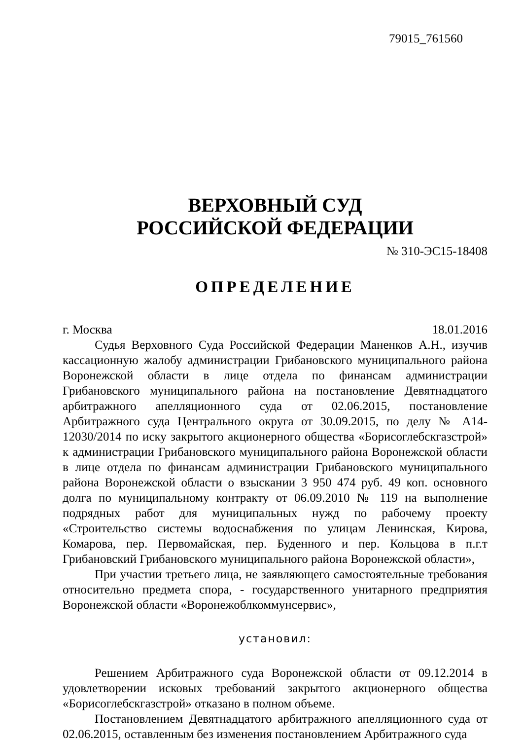79015_761560
ВЕРХОВНЫЙ СУД
РОССИЙСКОЙ ФЕДЕРАЦИИ
№ 310-ЭС15-18408
ОПРЕДЕЛЕНИЕ
г. Москва 18.01.2016
Судья Верховного Суда Российской Федерации Маненков А.Н., изучив кассационную жалобу администрации Грибановского муниципального района Воронежской области в лице отдела по финансам администрации Грибановского муниципального района на постановление Девятнадцатого арбитражного апелляционного суда от 02.06.2015, постановление Арбитражного суда Центрального округа от 30.09.2015, по делу № А14-12030/2014 по иску закрытого акционерного общества «Борисоглебскгазстрой» к администрации Грибановского муниципального района Воронежской области в лице отдела по финансам администрации Грибановского муниципального района Воронежской области о взыскании 3 950 474 руб. 49 коп. основного долга по муниципальному контракту от 06.09.2010 № 119 на выполнение подрядных работ для муниципальных нужд по рабочему проекту «Строительство системы водоснабжения по улицам Ленинская, Кирова, Комарова, пер. Первомайская, пер. Буденного и пер. Кольцова в п.г.т Грибановский Грибановского муниципального района Воронежской области»,
При участии третьего лица, не заявляющего самостоятельные требования относительно предмета спора, - государственного унитарного предприятия Воронежской области «Воронежоблкоммунсервис»,
установил:
Решением Арбитражного суда Воронежской области от 09.12.2014 в удовлетворении исковых требований закрытого акционерного общества «Борисоглебскгазстрой» отказано в полном объеме.
Постановлением Девятнадцатого арбитражного апелляционного суда от 02.06.2015, оставленным без изменения постановлением Арбитражного суда